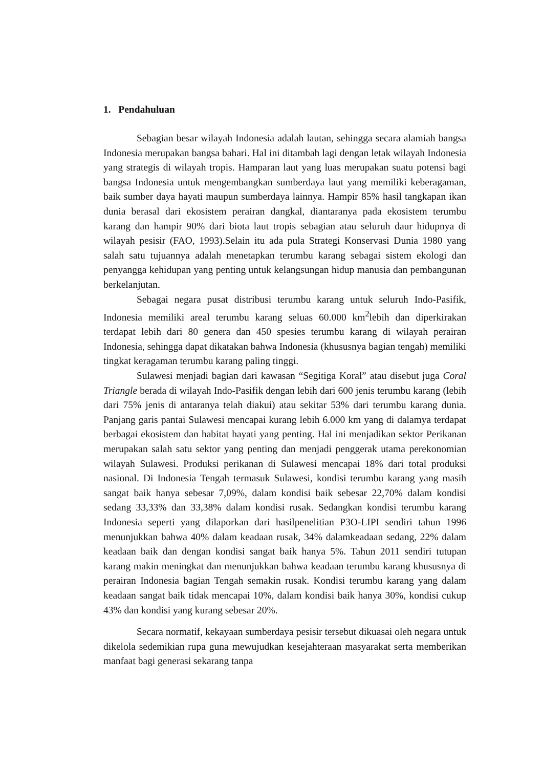1. Pendahuluan
Sebagian besar wilayah Indonesia adalah lautan, sehingga secara alamiah bangsa Indonesia merupakan bangsa bahari. Hal ini ditambah lagi dengan letak wilayah Indonesia yang strategis di wilayah tropis. Hamparan laut yang luas merupakan suatu potensi bagi bangsa Indonesia untuk mengembangkan sumberdaya laut yang memiliki keberagaman, baik sumber daya hayati maupun sumberdaya lainnya. Hampir 85% hasil tangkapan ikan dunia berasal dari ekosistem perairan dangkal, diantaranya pada ekosistem terumbu karang dan hampir 90% dari biota laut tropis sebagian atau seluruh daur hidupnya di wilayah pesisir (FAO, 1993).Selain itu ada pula Strategi Konservasi Dunia 1980 yang salah satu tujuannya adalah menetapkan terumbu karang sebagai sistem ekologi dan penyangga kehidupan yang penting untuk kelangsungan hidup manusia dan pembangunan berkelanjutan.
Sebagai negara pusat distribusi terumbu karang untuk seluruh Indo-Pasifik, Indonesia memiliki areal terumbu karang seluas 60.000 km<sup>2</sup>lebih dan diperkirakan terdapat lebih dari 80 genera dan 450 spesies terumbu karang di wilayah perairan Indonesia, sehingga dapat dikatakan bahwa Indonesia (khususnya bagian tengah) memiliki tingkat keragaman terumbu karang paling tinggi.
Sulawesi menjadi bagian dari kawasan “Segitiga Koral” atau disebut juga Coral Triangle berada di wilayah Indo-Pasifik dengan lebih dari 600 jenis terumbu karang (lebih dari 75% jenis di antaranya telah diakui) atau sekitar 53% dari terumbu karang dunia. Panjang garis pantai Sulawesi mencapai kurang lebih 6.000 km yang di dalamya terdapat berbagai ekosistem dan habitat hayati yang penting. Hal ini menjadikan sektor Perikanan merupakan salah satu sektor yang penting dan menjadi penggerak utama perekonomian wilayah Sulawesi. Produksi perikanan di Sulawesi mencapai 18% dari total produksi nasional. Di Indonesia Tengah termasuk Sulawesi, kondisi terumbu karang yang masih sangat baik hanya sebesar 7,09%, dalam kondisi baik sebesar 22,70% dalam kondisi sedang 33,33% dan 33,38% dalam kondisi rusak. Sedangkan kondisi terumbu karang Indonesia seperti yang dilaporkan dari hasilpenelitian P3O-LIPI sendiri tahun 1996 menunjukkan bahwa 40% dalam keadaan rusak, 34% dalamkeadaan sedang, 22% dalam keadaan baik dan dengan kondisi sangat baik hanya 5%. Tahun 2011 sendiri tutupan karang makin meningkat dan menunjukkan bahwa keadaan terumbu karang khususnya di perairan Indonesia bagian Tengah semakin rusak. Kondisi terumbu karang yang dalam keadaan sangat baik tidak mencapai 10%, dalam kondisi baik hanya 30%, kondisi cukup 43% dan kondisi yang kurang sebesar 20%.
Secara normatif, kekayaan sumberdaya pesisir tersebut dikuasai oleh negara untuk dikelola sedemikian rupa guna mewujudkan kesejahteraan masyarakat serta memberikan manfaat bagi generasi sekarang tanpa